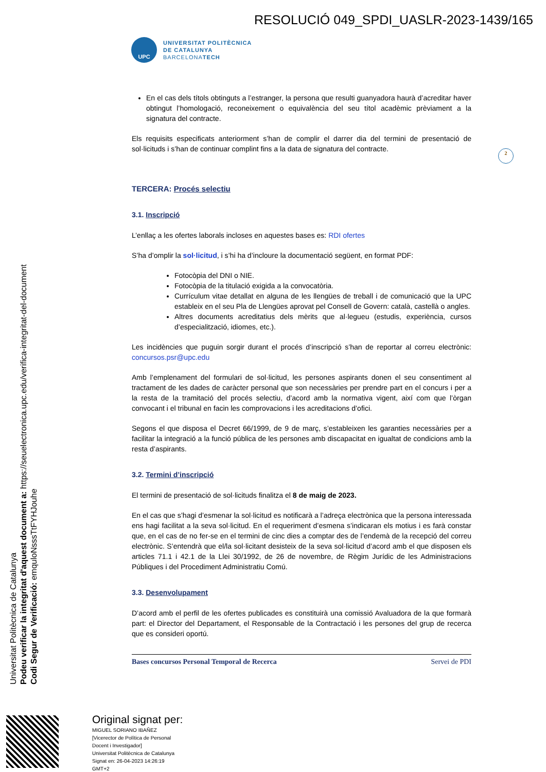RESOLUCIÓ 049_SPDI_UASLR-2023-1439/165
UPC
UNIVERSITAT POLITÈCNICA
DE CATALUNYA
BARCELONATECH
2
En el cas dels títols obtinguts a l’estranger, la persona que resulti guanyadora haurà d’acreditar haver obtingut l’homologació, reconeixement o equivalència del seu títol acadèmic prèviament a la signatura del contracte.
Els requisits especificats anteriorment s’han de complir el darrer dia del termini de presentació de sol·licituds i s’han de continuar complint fins a la data de signatura del contracte.
TERCERA: Procés selectiu
3.1. Inscripció
L’enllaç a les ofertes laborals incloses en aquestes bases es: RDI ofertes
S’ha d’omplir la sol·licitud, i s’hi ha d’incloure la documentació següent, en format PDF:
Fotocòpia del DNI o NIE.
Fotocòpia de la titulació exigida a la convocatòria.
Currículum vitae detallat en alguna de les llengües de treball i de comunicació que la UPC estableix en el seu Pla de Llengües aprovat pel Consell de Govern: català, castellà o angles.
Altres documents acreditatius dels mèrits que al·legueu (estudis, experiència, cursos d’especialització, idiomes, etc.).
Les incidències que puguin sorgir durant el procés d’inscripció s’han de reportar al correu electrònic: concursos.psr@upc.edu
Amb l’emplenament del formulari de sol·licitud, les persones aspirants donen el seu consentiment al tractament de les dades de caràcter personal que son necessàries per prendre part en el concurs i per a la resta de la tramitació del procés selectiu, d’acord amb la normativa vigent, així com que l’òrgan convocant i el tribunal en facin les comprovacions i les acreditacions d’ofici.
Segons el que disposa el Decret 66/1999, de 9 de març, s’estableixen les garanties necessàries per a facilitar la integració a la funció pública de les persones amb discapacitat en igualtat de condicions amb la resta d’aspirants.
3.2. Termini d’inscripció
El termini de presentació de sol·licituds finalitza el 8 de maig de 2023.
En el cas que s’hagi d’esmenar la sol·licitud es notificarà a l’adreça electrònica que la persona interessada ens hagi facilitat a la seva sol·licitud. En el requeriment d’esmena s’indicaran els motius i es farà constar que, en el cas de no fer-se en el termini de cinc dies a comptar des de l’endemà de la recepció del correu electrònic. S’entendrà que el/la sol·licitant desisteix de la seva sol·licitud d’acord amb el que disposen els articles 71.1 i 42.1 de la Llei 30/1992, de 26 de novembre, de Règim Jurídic de les Administracions Públiques i del Procediment Administratiu Comú.
3.3. Desenvolupament
D’acord amb el perfil de les ofertes publicades es constituirà una comissió Avaluadora de la que formarà part: el Director del Departament, el Responsable de la Contractació i les persones del grup de recerca que es consideri oportú.
Bases concursos Personal Temporal de Recerca Servei de PDI
Universitat Politècnica de Catalunya
Podeu verificar la integritat d'aquest document a: https://seuelectronica.upc.edu/verifica-integritat-del-document
Codi Segur de Verificació: emquloNsssTtFYHJouhe
Original signat per:
MIGUEL SORIANO IBAÑEZ
[Vicerector de Política de Personal
Docent i Investigador]
Universitat Politècnica de Catalunya
Signat en: 26-04-2023 14:26:19
GMT+2